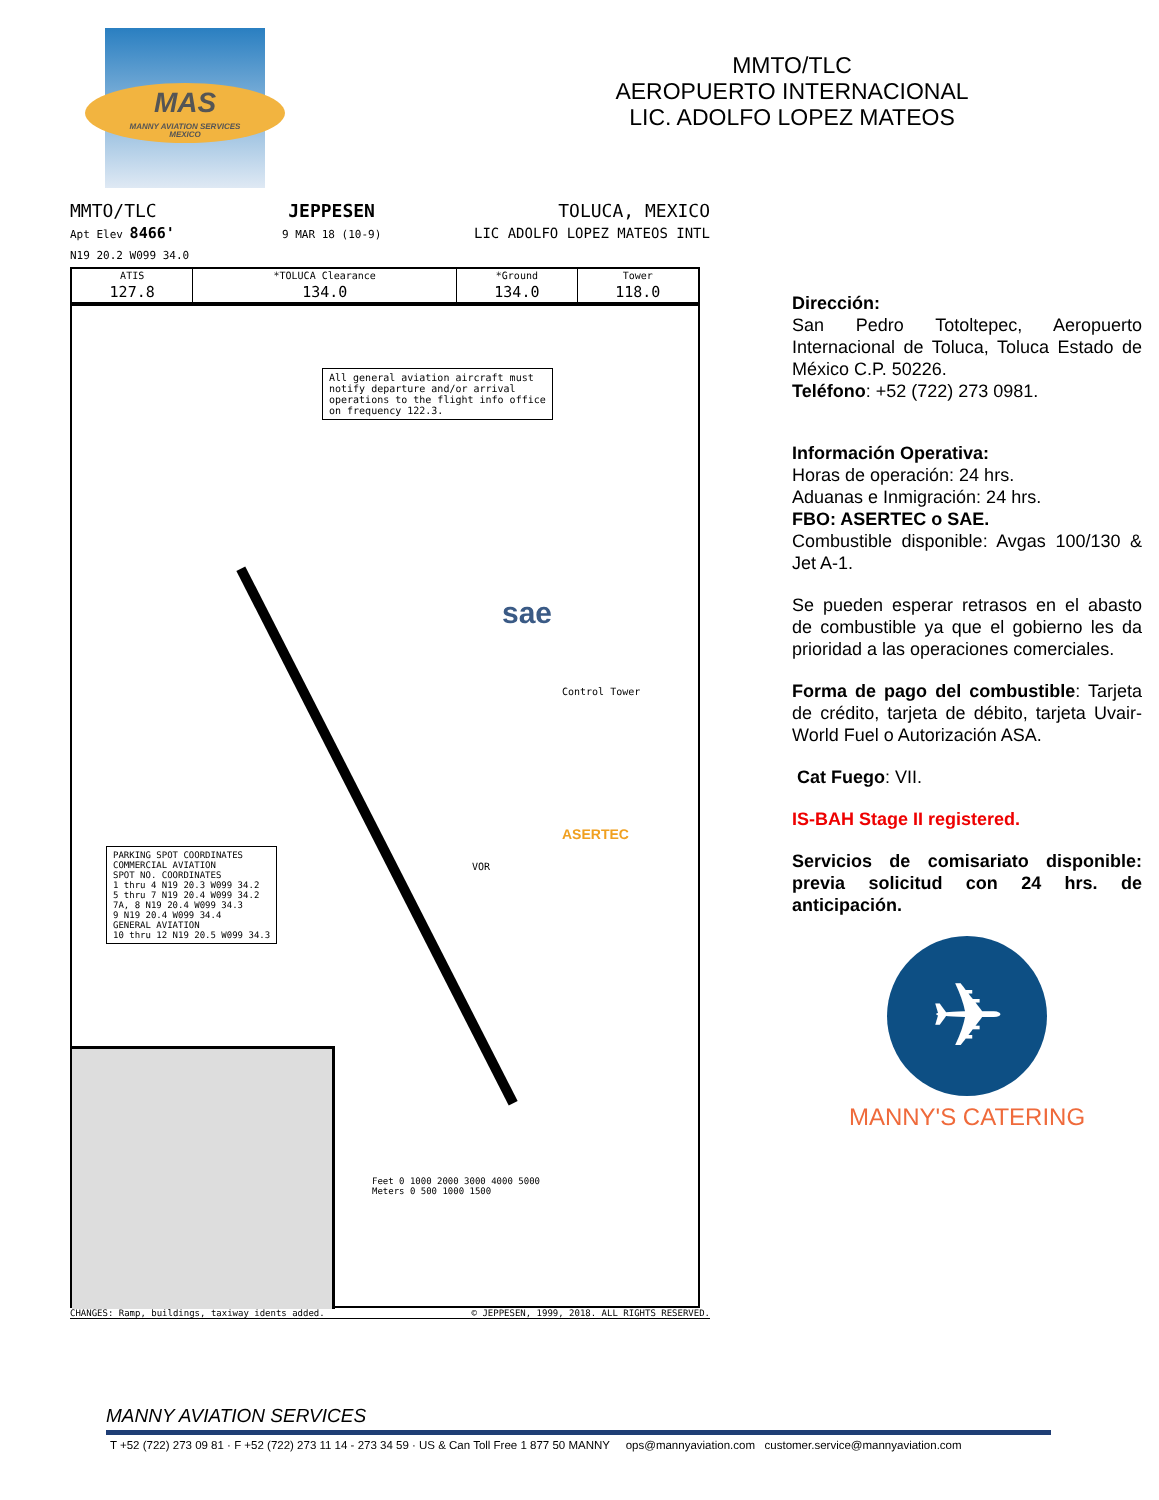MAS
MANNY AVIATION SERVICES
MEXICO
MMTO/TLC
AEROPUERTO INTERNACIONAL
LIC. ADOLFO LOPEZ MATEOS
MMTO/TLC
Apt Elev 8466'
N19 20.2 W099 34.0
JEPPESEN
9 MAR 18 (10-9)
TOLUCA, MEXICO
LIC ADOLFO LOPEZ MATEOS INTL
| ATIS | *TOLUCA Clearance | *Ground | Tower |
| --- | --- | --- | --- |
| 127.8 | 134.0 | 134.0 | 118.0 |
All general aviation aircraft must
notify departure and/or arrival
operations to the flight info office
on frequency 122.3.
Control Tower
sae
ASERTEC
VOR
PARKING SPOT COORDINATES
COMMERCIAL AVIATION
SPOT NO. COORDINATES
1 thru 4 N19 20.3 W099 34.2
5 thru 7 N19 20.4 W099 34.2
7A, 8 N19 20.4 W099 34.3
9 N19 20.4 W099 34.4
GENERAL AVIATION
10 thru 12 N19 20.5 W099 34.3
Feet 0 1000 2000 3000 4000 5000
Meters 0 500 1000 1500
CHANGES: Ramp, buildings, taxiway idents added. © JEPPESEN, 1999, 2018. ALL RIGHTS RESERVED.
Dirección:
San Pedro Totoltepec, Aeropuerto Internacional de Toluca, Toluca Estado de México C.P. 50226.
Teléfono: +52 (722) 273 0981.
Información Operativa:
Horas de operación: 24 hrs.
Aduanas e Inmigración: 24 hrs.
FBO: ASERTEC o SAE.
Combustible disponible: Avgas 100/130 & Jet A-1.
Se pueden esperar retrasos en el abasto de combustible ya que el gobierno les da prioridad a las operaciones comerciales.
Forma de pago del combustible: Tarjeta de crédito, tarjeta de débito, tarjeta Uvair-World Fuel o Autorización ASA.
Cat Fuego: VII.
IS-BAH Stage II registered.
Servicios de comisariato disponible: previa solicitud con 24 hrs. de anticipación.
✈
MANNY'S CATERING
MANNY AVIATION SERVICES
T +52 (722) 273 09 81 · F +52 (722) 273 11 14 - 273 34 59 · US & Can Toll Free 1 877 50 MANNY ops@mannyaviation.com customer.service@mannyaviation.com